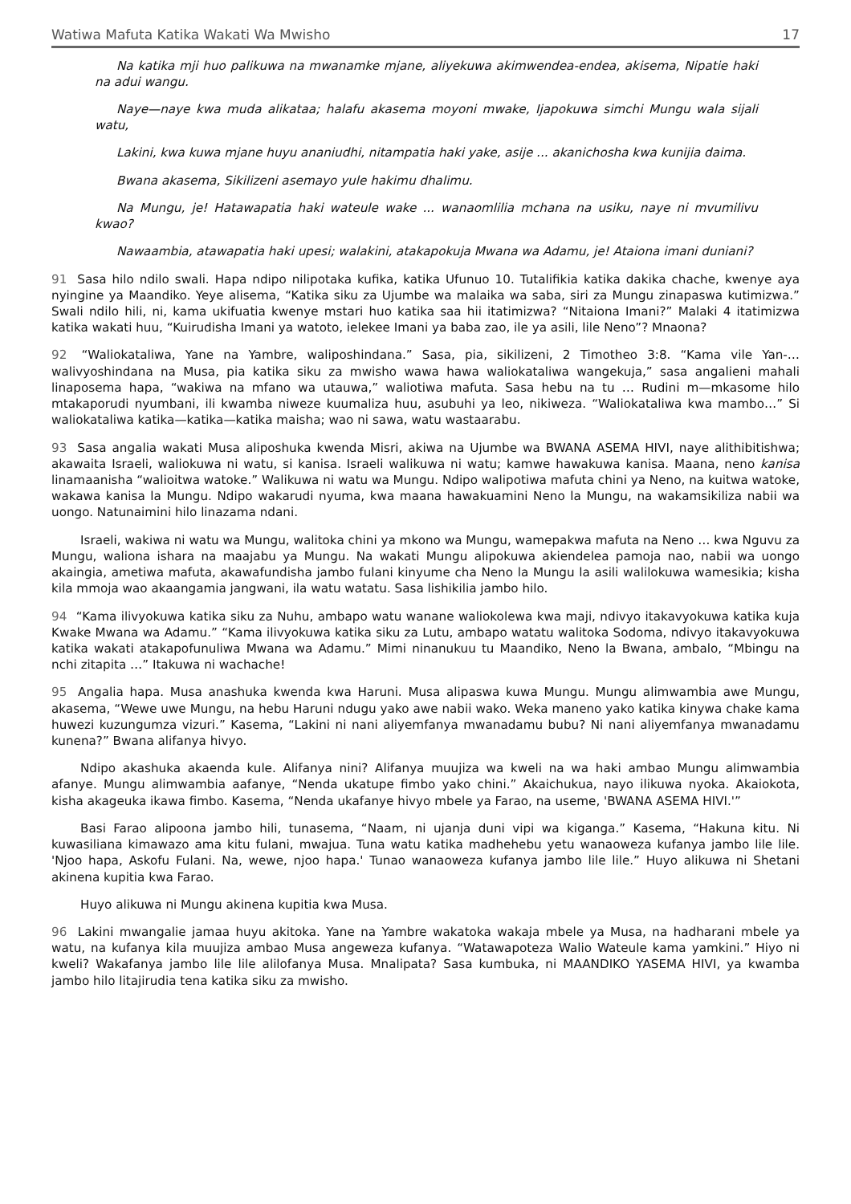Watiwa Mafuta Katika Wakati Wa Mwisho 17
Na katika mji huo palikuwa na mwanamke mjane, aliyekuwa akimwendea-endea, akisema, Nipatie haki na adui wangu.
Naye—naye kwa muda alikataa; halafu akasema moyoni mwake, Ijapokuwa simchi Mungu wala sijali watu,
Lakini, kwa kuwa mjane huyu ananiudhi, nitampatia haki yake, asije ... akanichosha kwa kunijia daima.
Bwana akasema, Sikilizeni asemayo yule hakimu dhalimu.
Na Mungu, je! Hatawapatia haki wateule wake ... wanaomlilia mchana na usiku, naye ni mvumilivu kwao?
Nawaambia, atawapatia haki upesi; walakini, atakapokuja Mwana wa Adamu, je! Ataiona imani duniani?
91 Sasa hilo ndilo swali. Hapa ndipo nilipotaka kufika, katika Ufunuo 10. Tutalifikia katika dakika chache, kwenye aya nyingine ya Maandiko. Yeye alisema, “Katika siku za Ujumbe wa malaika wa saba, siri za Mungu zinapaswa kutimizwa.” Swali ndilo hili, ni, kama ukifuatia kwenye mstari huo katika saa hii itatimizwa? “Nitaiona Imani?” Malaki 4 itatimizwa katika wakati huu, “Kuirudisha Imani ya watoto, ielekee Imani ya baba zao, ile ya asili, lile Neno”? Mnaona?
92 “Waliokataliwa, Yane na Yambre, waliposhindana.” Sasa, pia, sikilizeni, 2 Timotheo 3:8. “Kama vile Yan-…walivyoshindana na Musa, pia katika siku za mwisho wawa hawa waliokataliwa wangekuja,” sasa angalieni mahali linaposema hapa, “wakiwa na mfano wa utauwa,” waliotiwa mafuta. Sasa hebu na tu … Rudini m—mkasome hilo mtakaporudi nyumbani, ili kwamba niweze kuumaliza huu, asubuhi ya leo, nikiweza. “Waliokataliwa kwa mambo…” Si waliokataliwa katika—katika—katika maisha; wao ni sawa, watu wastaarabu.
93 Sasa angalia wakati Musa aliposhuka kwenda Misri, akiwa na Ujumbe wa BWANA ASEMA HIVI, naye alithibitishwa; akawaita Israeli, waliokuwa ni watu, si kanisa. Israeli walikuwa ni watu; kamwe hawakuwa kanisa. Maana, neno kanisa linamaanisha “walioitwa watoke.” Walikuwa ni watu wa Mungu. Ndipo walipotiwa mafuta chini ya Neno, na kuitwa watoke, wakawa kanisa la Mungu. Ndipo wakarudi nyuma, kwa maana hawakuamini Neno la Mungu, na wakamsikiliza nabii wa uongo. Natunaimini hilo linazama ndani.
Israeli, wakiwa ni watu wa Mungu, walitoka chini ya mkono wa Mungu, wamepakwa mafuta na Neno … kwa Nguvu za Mungu, waliona ishara na maajabu ya Mungu. Na wakati Mungu alipokuwa akiendelea pamoja nao, nabii wa uongo akaingia, ametiwa mafuta, akawafundisha jambo fulani kinyume cha Neno la Mungu la asili walilokuwa wamesikia; kisha kila mmoja wao akaangamia jangwani, ila watu watatu. Sasa lishikilia jambo hilo.
94 “Kama ilivyokuwa katika siku za Nuhu, ambapo watu wanane waliokolewa kwa maji, ndivyo itakavyokuwa katika kuja Kwake Mwana wa Adamu.” “Kama ilivyokuwa katika siku za Lutu, ambapo watatu walitoka Sodoma, ndivyo itakavyokuwa katika wakati atakapofunuliwa Mwana wa Adamu.” Mimi ninanukuu tu Maandiko, Neno la Bwana, ambalo, “Mbingu na nchi zitapita …” Itakuwa ni wachache!
95 Angalia hapa. Musa anashuka kwenda kwa Haruni. Musa alipaswa kuwa Mungu. Mungu alimwambia awe Mungu, akasema, “Wewe uwe Mungu, na hebu Haruni ndugu yako awe nabii wako. Weka maneno yako katika kinywa chake kama huwezi kuzungumza vizuri.” Kasema, “Lakini ni nani aliyemfanya mwanadamu bubu? Ni nani aliyemfanya mwanadamu kunena?” Bwana alifanya hivyo.
Ndipo akashuka akaenda kule. Alifanya nini? Alifanya muujiza wa kweli na wa haki ambao Mungu alimwambia afanye. Mungu alimwambia aafanye, “Nenda ukatupe fimbo yako chini.” Akaichukua, nayo ilikuwa nyoka. Akaiokota, kisha akageuka ikawa fimbo. Kasema, “Nenda ukafanye hivyo mbele ya Farao, na useme, 'BWANA ASEMA HIVI.'”
Basi Farao alipoona jambo hili, tunasema, “Naam, ni ujanja duni vipi wa kiganga.” Kasema, “Hakuna kitu. Ni kuwasiliana kimawazo ama kitu fulani, mwajua. Tuna watu katika madhehebu yetu wanaoweza kufanya jambo lile lile. 'Njoo hapa, Askofu Fulani. Na, wewe, njoo hapa.' Tunao wanaoweza kufanya jambo lile lile.” Huyo alikuwa ni Shetani akinena kupitia kwa Farao.
Huyo alikuwa ni Mungu akinena kupitia kwa Musa.
96 Lakini mwangalie jamaa huyu akitoka. Yane na Yambre wakatoka wakaja mbele ya Musa, na hadharani mbele ya watu, na kufanya kila muujiza ambao Musa angeweza kufanya. “Watawapoteza Walio Wateule kama yamkini.” Hiyo ni kweli? Wakafanya jambo lile lile alilofanya Musa. Mnalipata? Sasa kumbuka, ni MAANDIKO YASEMA HIVI, ya kwamba jambo hilo litajirudia tena katika siku za mwisho.